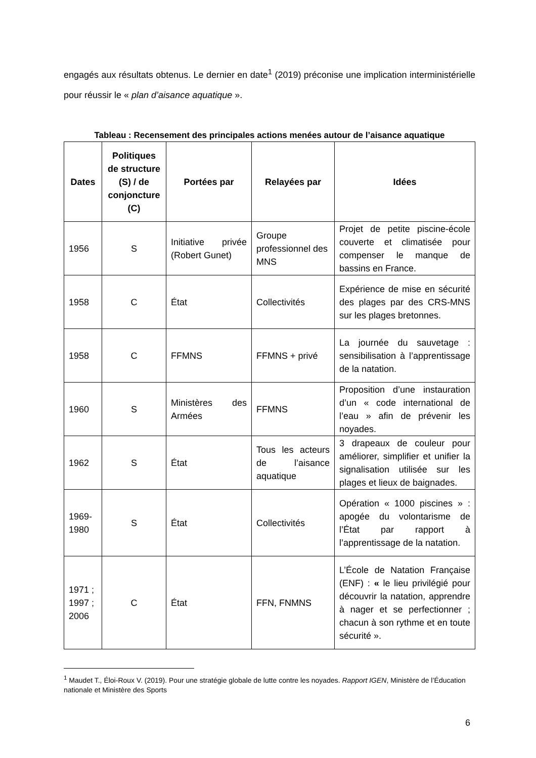engagés aux résultats obtenus. Le dernier en date<sup>1</sup> (2019) préconise une implication interministérielle pour réussir le « plan d’aisance aquatique ».
Tableau : Recensement des principales actions menées autour de l’aisance aquatique
| Dates | Politiques de structure (S) / de conjoncture (C) | Portées par | Relayées par | Idées |
| --- | --- | --- | --- | --- |
| 1956 | S | Initiative privée (Robert Gunet) | Groupe professionnel des MNS | Projet de petite piscine-école couverte et climatisée pour compenser le manque de bassins en France. |
| 1958 | C | État | Collectivités | Expérience de mise en sécurité des plages par des CRS-MNS sur les plages bretonnes. |
| 1958 | C | FFMNS | FFMNS + privé | La journée du sauvetage : sensibilisation à l’apprentissage de la natation. |
| 1960 | S | Ministères des Armées | FFMNS | Proposition d’une instauration d’un « code international de l’eau » afin de prévenir les noyades. |
| 1962 | S | État | Tous les acteurs de l’aisance aquatique | 3 drapeaux de couleur pour améliorer, simplifier et unifier la signalisation utilisée sur les plages et lieux de baignades. |
| 1969-1980 | S | État | Collectivités | Opération « 1000 piscines » : apogée du volontarisme de l’État par rapport à l’apprentissage de la natation. |
| 1971 ; 1997 ; 2006 | C | État | FFN, FNMNS | L’École de Natation Française (ENF) : « le lieu privilégié pour découvrir la natation, apprendre à nager et se perfectionner ; chacun à son rythme et en toute sécurité ». |
<sup>1</sup> Maudet T., Éloi-Roux V. (2019). Pour une stratégie globale de lutte contre les noyades. Rapport IGEN, Ministère de l’Éducation nationale et Ministère des Sports
6